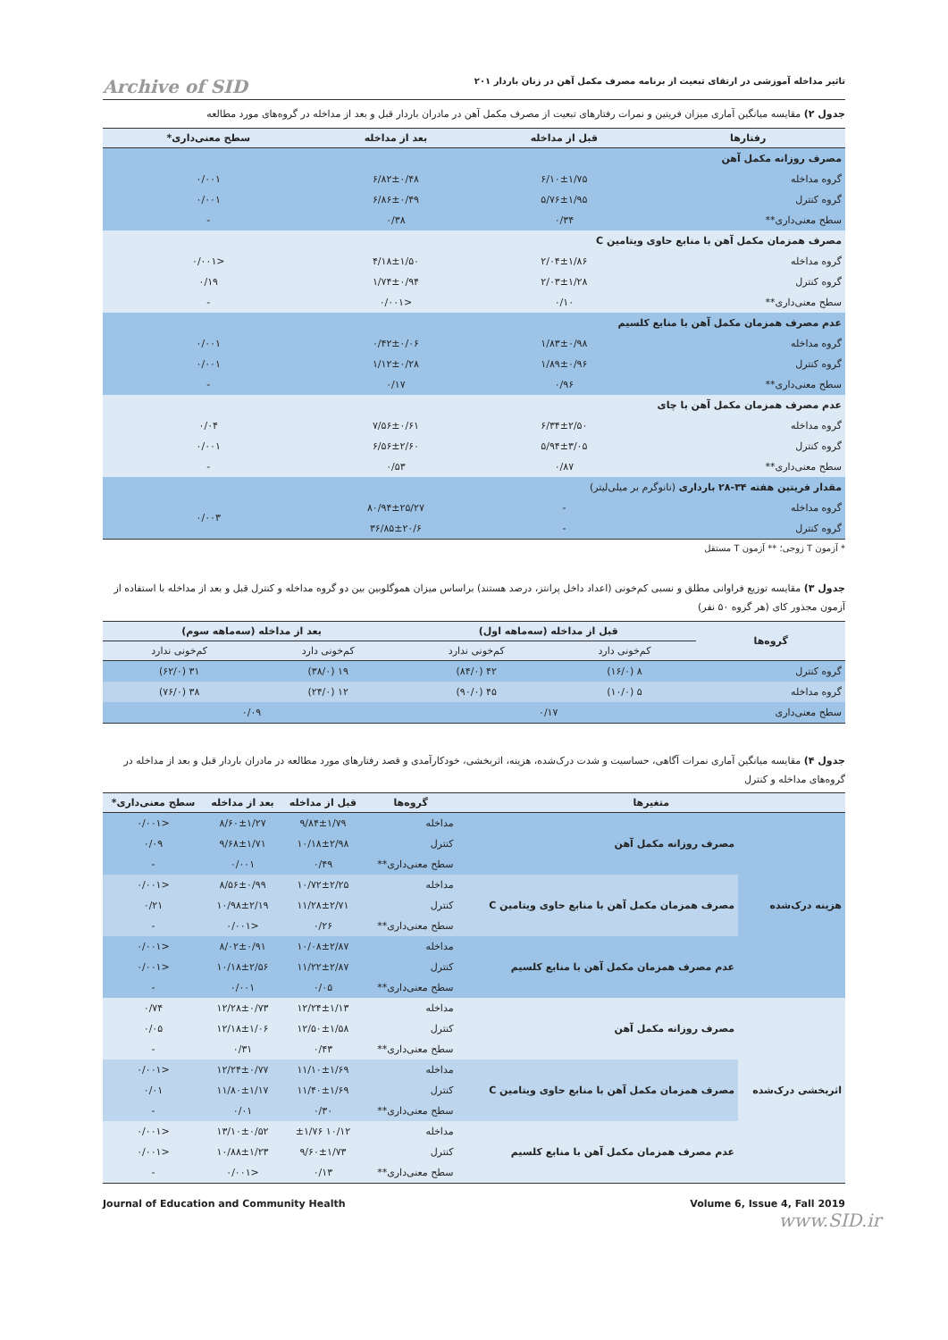تاثیر مداخله آموزشی در ارتقای تبعیت از برنامه مصرف مکمل آهن در زنان باردار ۲۰۱ Archive of SID
جدول ۲) مقایسه میانگین آماری میزان فریتین و نمرات رفتارهای تبعیت از مصرف مکمل آهن در مادران باردار قبل و بعد از مداخله در گروه‌های مورد مطالعه
| رفتارها | قبل از مداخله | بعد از مداخله | سطح معنی‌داری* |
| --- | --- | --- | --- |
| مصرف روزانه مکمل آهن | | | |
| گروه مداخله | ۶/۱۰±۱/۷۵ | ۶/۸۲±۰/۴۸ | ۰/۰۰۱ |
| گروه کنترل | ۵/۷۶±۱/۹۵ | ۶/۸۶±۰/۴۹ | ۰/۰۰۱ |
| سطح معنی‌داری** | ۰/۳۴ | ۰/۳۸ | - |
| مصرف همزمان مکمل آهن با منابع حاوی ویتامین C | | | |
| گروه مداخله | ۲/۰۴±۱/۸۶ | ۴/۱۸±۱/۵۰ | <۰/۰۰۱ |
| گروه کنترل | ۲/۰۳±۱/۲۸ | ۱/۷۴±۰/۹۴ | ۰/۱۹ |
| سطح معنی‌داری** | ۰/۱۰ | <۰/۰۰۱ | - |
| عدم مصرف همزمان مکمل آهن با منابع کلسیم | | | |
| گروه مداخله | ۱/۸۳±۰/۹۸ | ۰/۴۲±۰/۰۶ | ۰/۰۰۱ |
| گروه کنترل | ۱/۸۹±۰/۹۶ | ۱/۱۲±۰/۲۸ | ۰/۰۰۱ |
| سطح معنی‌داری** | ۰/۹۶ | ۰/۱۷ | - |
| عدم مصرف همزمان مکمل آهن با چای | | | |
| گروه مداخله | ۶/۳۴±۲/۵۰ | ۷/۵۶±۰/۶۱ | ۰/۰۴ |
| گروه کنترل | ۵/۹۴±۳/۰۵ | ۶/۵۶±۲/۶۰ | ۰/۰۰۱ |
| سطح معنی‌داری** | ۰/۸۷ | ۰/۵۳ | - |
| مقدار فریتین هفته ۳۴-۲۸ بارداری (نانوگرم بر میلی‌لیتر) | | | |
| گروه مداخله | - | ۸۰/۹۴±۲۵/۲۷ | ۰/۰۰۳ |
| گروه کنترل | - | ۳۶/۸۵±۲۰/۶ | |
* آزمون T زوجی؛ ** آزمون T مستقل
جدول ۳) مقایسه توزیع فراوانی مطلق و نسبی کم‌خونی (اعداد داخل پرانتز، درصد هستند) براساس میزان هموگلوبین بین دو گروه مداخله و کنترل قبل و بعد از مداخله با استفاده از آزمون مجذور کای (هر گروه ۵۰ نفر)
| گروه‌ها | قبل از مداخله (سه‌ماهه اول) | | بعد از مداخله (سه‌ماهه سوم) | |
| --- | --- | --- | --- | --- |
| | کم‌خونی دارد | کم‌خونی ندارد | کم‌خونی دارد | کم‌خونی ندارد |
| گروه کنترل | ۸ (۱۶/۰) | ۴۲ (۸۴/۰) | ۱۹ (۳۸/۰) | ۳۱ (۶۲/۰) |
| گروه مداخله | ۵ (۱۰/۰) | ۴۵ (۹۰/۰) | ۱۲ (۲۴/۰) | ۳۸ (۷۶/۰) |
| سطح معنی‌داری | ۰/۱۷ | | ۰/۰۹ | |
جدول ۴) مقایسه میانگین آماری نمرات آگاهی، حساسیت و شدت درک‌شده، هزینه، اثربخشی، خودکارآمدی و قصد رفتارهای مورد مطالعه در مادران باردار قبل و بعد از مداخله در گروه‌های مداخله و کنترل
| متغیرها | | گروه‌ها | قبل از مداخله | بعد از مداخله | سطح معنی‌داری* |
| --- | --- | --- | --- | --- | --- |
| هزینه درک‌شده | مصرف روزانه مکمل آهن | مداخله | ۹/۸۴±۱/۷۹ | ۸/۶۰±۱/۲۷ | <۰/۰۰۱ |
| | | کنترل | ۱۰/۱۸±۲/۹۸ | ۹/۶۸±۱/۷۱ | ۰/۰۹ |
| | | سطح معنی‌داری** | ۰/۴۹ | ۰/۰۰۱ | - |
| | مصرف همزمان مکمل آهن با منابع حاوی ویتامین C | مداخله | ۱۰/۷۲±۲/۲۵ | ۸/۵۶±۰/۹۹ | <۰/۰۰۱ |
| | | کنترل | ۱۱/۲۸±۲/۷۱ | ۱۰/۹۸±۲/۱۹ | ۰/۲۱ |
| | | سطح معنی‌داری** | ۰/۲۶ | <۰/۰۰۱ | - |
| | عدم مصرف همزمان مکمل آهن با منابع کلسیم | مداخله | ۱۰/۰۸±۲/۸۷ | ۸/۰۲±۰/۹۱ | <۰/۰۰۱ |
| | | کنترل | ۱۱/۲۲±۲/۸۷ | ۱۰/۱۸±۲/۵۶ | <۰/۰۰۱ |
| | | سطح معنی‌داری** | ۰/۰۵ | ۰/۰۰۱ | - |
| اثربخشی درک‌شده | مصرف روزانه مکمل آهن | مداخله | ۱۲/۲۴±۱/۱۳ | ۱۲/۲۸±۰/۷۳ | ۰/۷۴ |
| | | کنترل | ۱۲/۵۰±۱/۵۸ | ۱۲/۱۸±۱/۰۶ | ۰/۰۵ |
| | | سطح معنی‌داری** | ۰/۴۳ | ۰/۳۱ | - |
| | مصرف همزمان مکمل آهن با منابع حاوی ویتامین C | مداخله | ۱۱/۱۰±۱/۶۹ | ۱۲/۲۴±۰/۷۷ | <۰/۰۰۱ |
| | | کنترل | ۱۱/۴۰±۱/۶۹ | ۱۱/۸۰±۱/۱۷ | ۰/۰۱ |
| | | سطح معنی‌داری** | ۰/۳۰ | ۰/۰۱ | - |
| | عدم مصرف همزمان مکمل آهن با منابع کلسیم | مداخله | ۱۰/۱۲ ±۱/۷۶ | ۱۳/۱۰±۰/۵۲ | <۰/۰۰۱ |
| | | کنترل | ۹/۶۰±۱/۷۳ | ۱۰/۸۸±۱/۲۳ | <۰/۰۰۱ |
| | | سطح معنی‌داری** | ۰/۱۳ | <۰/۰۰۱ | - |
Journal of Education and Community Health Volume 6, Issue 4, Fall 2019
www.SID.ir